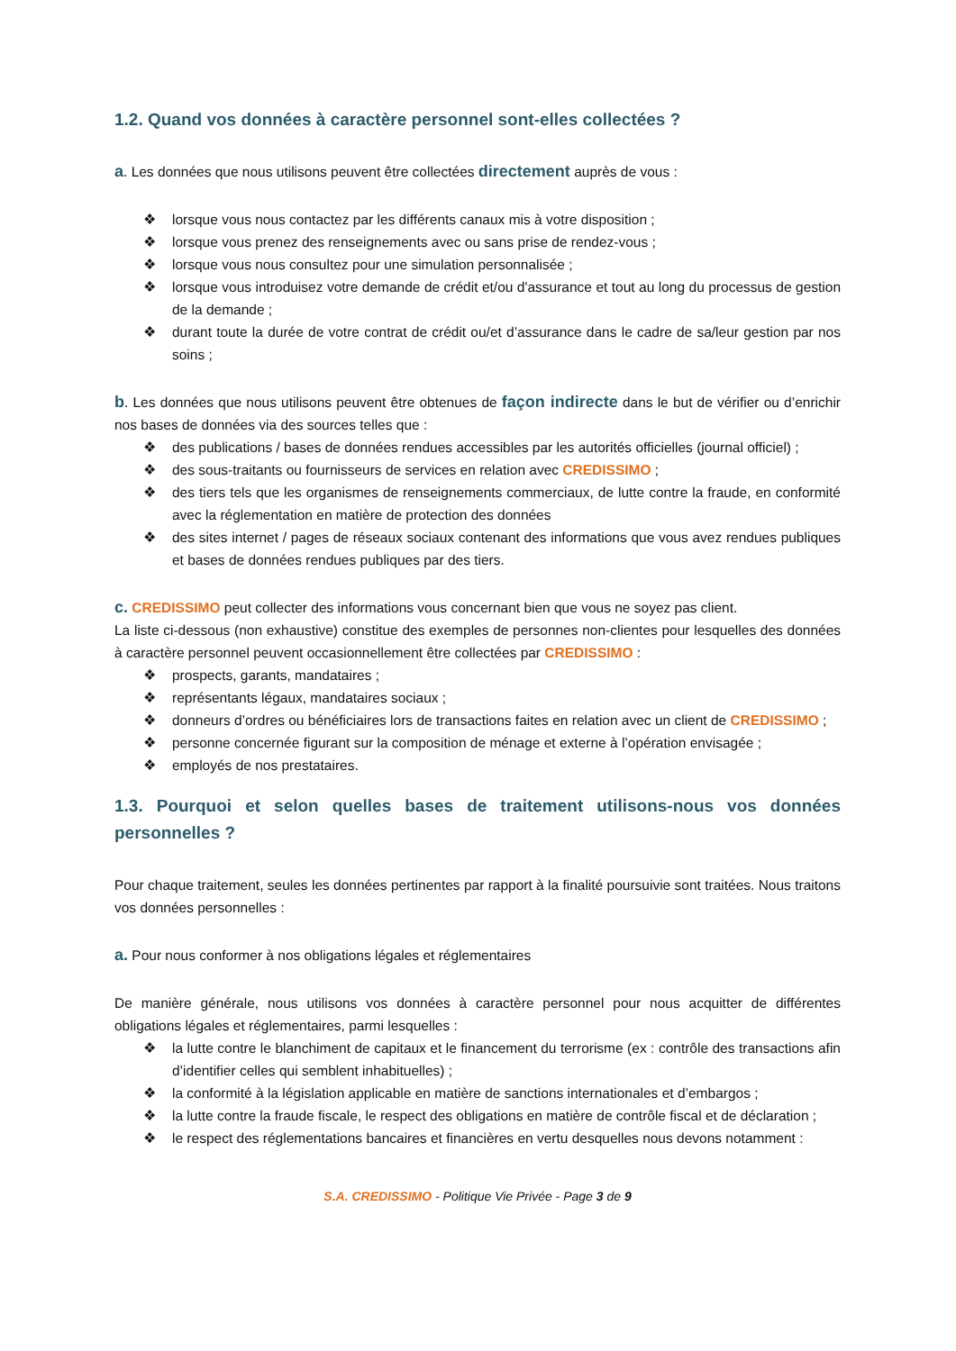1.2. Quand vos données à caractère personnel sont-elles collectées ?
a. Les données que nous utilisons peuvent être collectées directement auprès de vous :
❖ lorsque vous nous contactez par les différents canaux mis à votre disposition ;
❖ lorsque vous prenez des renseignements avec ou sans prise de rendez-vous ;
❖ lorsque vous nous consultez pour une simulation personnalisée ;
❖ lorsque vous introduisez votre demande de crédit et/ou d'assurance et tout au long du processus de gestion de la demande ;
❖ durant toute la durée de votre contrat de crédit ou/et d’assurance dans le cadre de sa/leur gestion par nos soins ;
b. Les données que nous utilisons peuvent être obtenues de façon indirecte dans le but de vérifier ou d’enrichir nos bases de données via des sources telles que :
❖ des publications / bases de données rendues accessibles par les autorités officielles (journal officiel) ;
❖ des sous-traitants ou fournisseurs de services en relation avec CREDISSIMO ;
❖ des tiers tels que les organismes de renseignements commerciaux, de lutte contre la fraude, en conformité avec la réglementation en matière de protection des données
❖ des sites internet / pages de réseaux sociaux contenant des informations que vous avez rendues publiques et bases de données rendues publiques par des tiers.
c. CREDISSIMO peut collecter des informations vous concernant bien que vous ne soyez pas client.
La liste ci-dessous (non exhaustive) constitue des exemples de personnes non-clientes pour lesquelles des données à caractère personnel peuvent occasionnellement être collectées par CREDISSIMO :
❖ prospects, garants, mandataires ;
❖ représentants légaux, mandataires sociaux ;
❖ donneurs d’ordres ou bénéficiaires lors de transactions faites en relation avec un client de CREDISSIMO ;
❖ personne concernée figurant sur la composition de ménage et externe à l’opération envisagée ;
❖ employés de nos prestataires.
1.3. Pourquoi et selon quelles bases de traitement utilisons-nous vos données personnelles ?
Pour chaque traitement, seules les données pertinentes par rapport à la finalité poursuivie sont traitées. Nous traitons vos données personnelles :
a. Pour nous conformer à nos obligations légales et réglementaires
De manière générale, nous utilisons vos données à caractère personnel pour nous acquitter de différentes obligations légales et réglementaires, parmi lesquelles :
❖ la lutte contre le blanchiment de capitaux et le financement du terrorisme (ex : contrôle des transactions afin d’identifier celles qui semblent inhabituelles) ;
❖ la conformité à la législation applicable en matière de sanctions internationales et d’embargos ;
❖ la lutte contre la fraude fiscale, le respect des obligations en matière de contrôle fiscal et de déclaration ;
❖ le respect des réglementations bancaires et financières en vertu desquelles nous devons notamment :
S.A. CREDISSIMO - Politique Vie Privée - Page 3 de 9